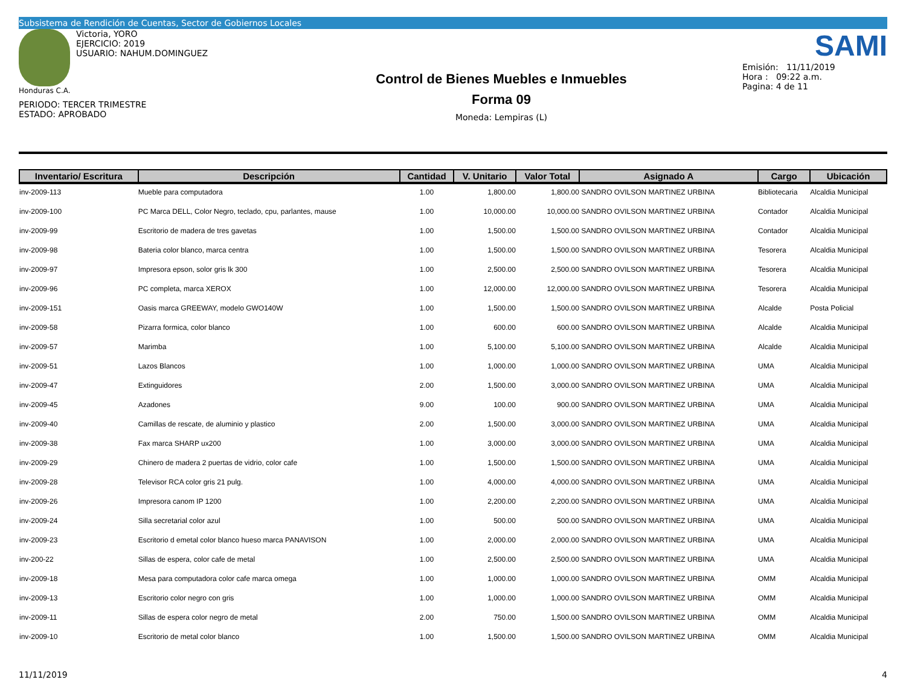Subsistema de Rendición de Cuentas, Sector de Gobiernos Locales
Victoria, YORO
EJERCICIO: 2019
USUARIO: NAHUM.DOMINGUEZ
Honduras C.A.
PERIODO: TERCER TRIMESTRE
ESTADO: APROBADO
Control de Bienes Muebles e Inmuebles
Forma 09
Moneda: Lempiras (L)
SAMI
Emisión: 11/11/2019
Hora : 09:22 a.m.
Pagina: 4 de 11
| Inventario/ Escritura | Descripción | Cantidad | V. Unitario | Valor Total | Asignado A | Cargo | Ubicación |
| --- | --- | --- | --- | --- | --- | --- | --- |
| inv-2009-113 | Mueble para computadora | 1.00 | 1,800.00 | 1,800.00 | SANDRO OVILSON MARTINEZ URBINA | Bibliotecaria | Alcaldia Municipal |
| inv-2009-100 | PC Marca DELL, Color Negro, teclado, cpu, parlantes, mause | 1.00 | 10,000.00 | 10,000.00 | SANDRO OVILSON MARTINEZ URBINA | Contador | Alcaldia Municipal |
| inv-2009-99 | Escritorio de madera de tres gavetas | 1.00 | 1,500.00 | 1,500.00 | SANDRO OVILSON MARTINEZ URBINA | Contador | Alcaldia Municipal |
| inv-2009-98 | Bateria color blanco, marca centra | 1.00 | 1,500.00 | 1,500.00 | SANDRO OVILSON MARTINEZ URBINA | Tesorera | Alcaldia Municipal |
| inv-2009-97 | Impresora epson, solor gris lk 300 | 1.00 | 2,500.00 | 2,500.00 | SANDRO OVILSON MARTINEZ URBINA | Tesorera | Alcaldia Municipal |
| inv-2009-96 | PC completa, marca XEROX | 1.00 | 12,000.00 | 12,000.00 | SANDRO OVILSON MARTINEZ URBINA | Tesorera | Alcaldia Municipal |
| inv-2009-151 | Oasis marca GREEWAY, modelo GWO140W | 1.00 | 1,500.00 | 1,500.00 | SANDRO OVILSON MARTINEZ URBINA | Alcalde | Posta Policial |
| inv-2009-58 | Pizarra formica, color blanco | 1.00 | 600.00 | 600.00 | SANDRO OVILSON MARTINEZ URBINA | Alcalde | Alcaldia Municipal |
| inv-2009-57 | Marimba | 1.00 | 5,100.00 | 5,100.00 | SANDRO OVILSON MARTINEZ URBINA | Alcalde | Alcaldia Municipal |
| inv-2009-51 | Lazos Blancos | 1.00 | 1,000.00 | 1,000.00 | SANDRO OVILSON MARTINEZ URBINA | UMA | Alcaldia Municipal |
| inv-2009-47 | Extinguidores | 2.00 | 1,500.00 | 3,000.00 | SANDRO OVILSON MARTINEZ URBINA | UMA | Alcaldia Municipal |
| inv-2009-45 | Azadones | 9.00 | 100.00 | 900.00 | SANDRO OVILSON MARTINEZ URBINA | UMA | Alcaldia Municipal |
| inv-2009-40 | Camillas de rescate, de aluminio y plastico | 2.00 | 1,500.00 | 3,000.00 | SANDRO OVILSON MARTINEZ URBINA | UMA | Alcaldia Municipal |
| inv-2009-38 | Fax marca SHARP ux200 | 1.00 | 3,000.00 | 3,000.00 | SANDRO OVILSON MARTINEZ URBINA | UMA | Alcaldia Municipal |
| inv-2009-29 | Chinero de madera 2 puertas de vidrio, color cafe | 1.00 | 1,500.00 | 1,500.00 | SANDRO OVILSON MARTINEZ URBINA | UMA | Alcaldia Municipal |
| inv-2009-28 | Televisor RCA color gris 21 pulg. | 1.00 | 4,000.00 | 4,000.00 | SANDRO OVILSON MARTINEZ URBINA | UMA | Alcaldia Municipal |
| inv-2009-26 | Impresora canom IP 1200 | 1.00 | 2,200.00 | 2,200.00 | SANDRO OVILSON MARTINEZ URBINA | UMA | Alcaldia Municipal |
| inv-2009-24 | Silla secretarial color azul | 1.00 | 500.00 | 500.00 | SANDRO OVILSON MARTINEZ URBINA | UMA | Alcaldia Municipal |
| inv-2009-23 | Escritorio d emetal color blanco hueso marca PANAVISON | 1.00 | 2,000.00 | 2,000.00 | SANDRO OVILSON MARTINEZ URBINA | UMA | Alcaldia Municipal |
| inv-200-22 | Sillas de espera, color cafe de metal | 1.00 | 2,500.00 | 2,500.00 | SANDRO OVILSON MARTINEZ URBINA | UMA | Alcaldia Municipal |
| inv-2009-18 | Mesa para computadora color cafe marca omega | 1.00 | 1,000.00 | 1,000.00 | SANDRO OVILSON MARTINEZ URBINA | OMM | Alcaldia Municipal |
| inv-2009-13 | Escritorio color negro con gris | 1.00 | 1,000.00 | 1,000.00 | SANDRO OVILSON MARTINEZ URBINA | OMM | Alcaldia Municipal |
| inv-2009-11 | Sillas de espera color negro de metal | 2.00 | 750.00 | 1,500.00 | SANDRO OVILSON MARTINEZ URBINA | OMM | Alcaldia Municipal |
| inv-2009-10 | Escritorio de metal color blanco | 1.00 | 1,500.00 | 1,500.00 | SANDRO OVILSON MARTINEZ URBINA | OMM | Alcaldia Municipal |
11/11/2019 4